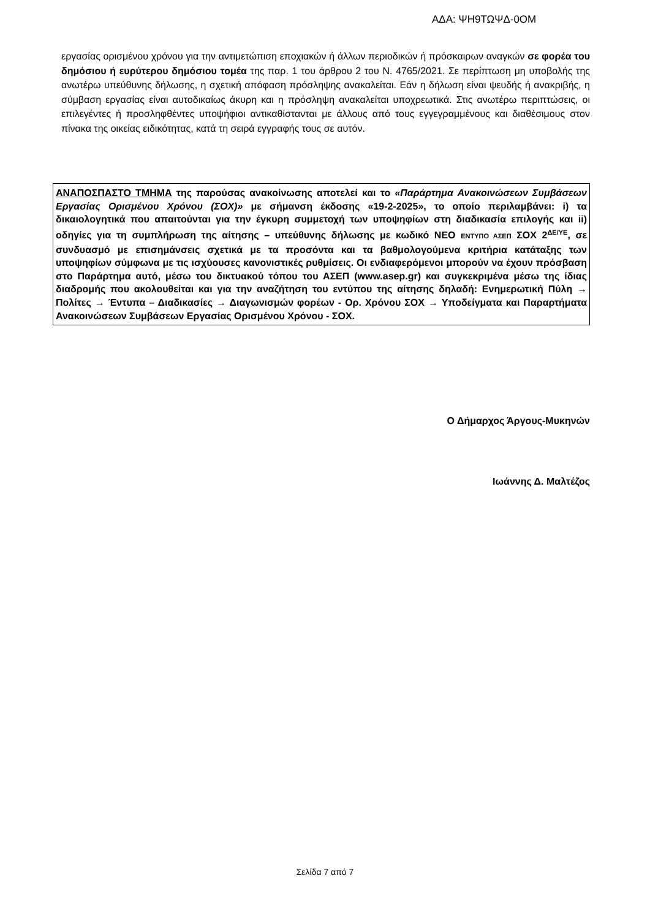ΑΔΑ: ΨΗ9ΤΩΨΔ-0ΟΜ
εργασίας ορισμένου χρόνου για την αντιμετώπιση εποχιακών ή άλλων περιοδικών ή πρόσκαιρων αναγκών σε φορέα του δημόσιου ή ευρύτερου δημόσιου τομέα της παρ. 1 του άρθρου 2 του Ν. 4765/2021. Σε περίπτωση μη υποβολής της ανωτέρω υπεύθυνης δήλωσης, η σχετική απόφαση πρόσληψης ανακαλείται. Εάν η δήλωση είναι ψευδής ή ανακριβής, η σύμβαση εργασίας είναι αυτοδικαίως άκυρη και η πρόσληψη ανακαλείται υποχρεωτικά. Στις ανωτέρω περιπτώσεις, οι επιλεγέντες ή προσληφθέντες υποψήφιοι αντικαθίστανται με άλλους από τους εγγεγραμμένους και διαθέσιμους στον πίνακα της οικείας ειδικότητας, κατά τη σειρά εγγραφής τους σε αυτόν.
ΑΝΑΠΟΣΠΑΣΤΟ ΤΜΗΜΑ της παρούσας ανακοίνωσης αποτελεί και το «Παράρτημα Ανακοινώσεων Συμβάσεων Εργασίας Ορισμένου Χρόνου (ΣΟΧ)» με σήμανση έκδοσης «19-2-2025», το οποίο περιλαμβάνει: i) τα δικαιολογητικά που απαιτούνται για την έγκυρη συμμετοχή των υποψηφίων στη διαδικασία επιλογής και ii) οδηγίες για τη συμπλήρωση της αίτησης – υπεύθυνης δήλωσης με κωδικό ΝΕΟ ΕΝΤΥΠΟ ΑΣΕΠ ΣΟΧ 2<sup>ΔΕ/ΥΕ</sup>, σε συνδυασμό με επισημάνσεις σχετικά με τα προσόντα και τα βαθμολογούμενα κριτήρια κατάταξης των υποψηφίων σύμφωνα με τις ισχύουσες κανονιστικές ρυθμίσεις. Οι ενδιαφερόμενοι μπορούν να έχουν πρόσβαση στο Παράρτημα αυτό, μέσω του δικτυακού τόπου του ΑΣΕΠ (www.asep.gr) και συγκεκριμένα μέσω της ίδιας διαδρομής που ακολουθείται και για την αναζήτηση του εντύπου της αίτησης δηλαδή: Ενημερωτική Πύλη → Πολίτες → Έντυπα – Διαδικασίες → Διαγωνισμών φορέων - Ορ. Χρόνου ΣΟΧ → Υποδείγματα και Παραρτήματα Ανακοινώσεων Συμβάσεων Εργασίας Ορισμένου Χρόνου - ΣΟΧ.
Ο Δήμαρχος Άργους-Μυκηνών
Ιωάννης Δ. Μαλτέζος
Σελίδα 7 από 7